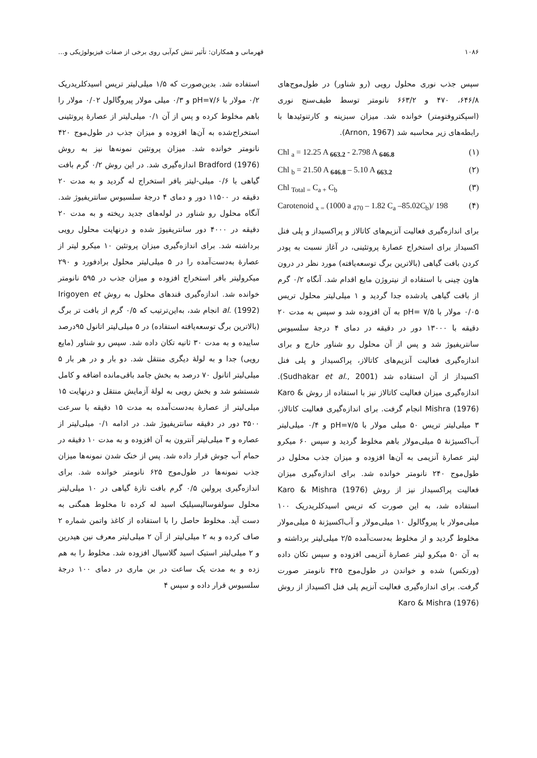۱۰۸۶ قهرمانی و همکاران: تأثیر تنش کم‌آبی روی برخی از صفات فیزیولوژیکی و...
سپس جذب نوری محلول رویی (رو شناور) در طول‌موج‌های ۶۴۶/۸، ۴۷۰ و ۶۶۳/۲ نانومتر توسط طیف‌سنج نوری (اسپکتروفتومتر) خوانده شد. میزان سبزینه و کارتنوئیدها با رابطه‌های زیر محاسبه شد (Arnon, 1967).
Chl <sub>a</sub> = 12.25 A <sub>663.2</sub> - 2.798 A <sub>646.8</sub> (۱)
Chl <sub>b</sub> = 21.50 A <sub>646.8</sub> – 5.10 A <sub>663.2</sub> (۲)
Chl <sub>Total =</sub> C<sub>a +</sub> C<sub>b</sub> (۳)
Carotenoid <sub>x =</sub> (1000 a <sub>470</sub> – 1.82 C<sub>a</sub> –85.02C<sub>b</sub>)/ 198 (۴)
برای اندازه‌گیری فعالیت آنزیم‌های کاتالاز و پراکسیداز و پلی فنل اکسیداز برای استخراج عصارهٔ پروتئینی، در آغاز نسبت به پودر کردن بافت گیاهی (بالاترین برگ توسعه‌یافته) مورد نظر در درون هاون چینی با استفاده از نیتروژن مایع اقدام شد. آنگاه ۰/۲ گرم از بافت گیاهی یادشده جدا گردید و ۱ میلی‌لیتر محلول تریس ۰/۰۵ مولار با pH= ۷/۵ به آن افزوده شد و سپس به مدت ۲۰ دقیقه با ۱۳۰۰۰ دور در دقیقه در دمای ۴ درجهٔ سلسیوس سانتریفیوژ شد و پس از آن محلول رو شناور خارج و برای اندازه‌گیری فعالیت آنزیم‌های کاتالاز، پراکسیداز و پلی فنل اکسیداز از آن استفاده شد (Sudhakar et al., 2001). اندازه‌گیری میزان فعالیت کاتالاز نیز با استفاده از روش Karo & Mishra (1976) انجام گرفت. برای اندازه‌گیری فعالیت کاتالاز، ۳ میلی‌لیتر تریس ۵۰ میلی مولار با pH=۷/۵ و ۰/۴ میلی‌لیتر آب‌اکسیژنهٔ ۵ میلی‌مولار باهم مخلوط گردید و سپس ۶۰ میکرو لیتر عصارهٔ آنزیمی به آن‌ها افزوده و میزان جذب محلول در طول‌موج ۲۴۰ نانومتر خوانده شد. برای اندازه‌گیری میزان فعالیت پراکسیداز نیز از روش Karo & Mishra (1976) استفاده شد، به این صورت که تریس اسیدکلریدریک ۱۰۰ میلی‌مولار با پیروگالول ۱۰ میلی‌مولار و آب‌اکسیژنهٔ ۵ میلی‌مولار مخلوط گردید و از مخلوط به‌دست‌آمده ۲/۵ میلی‌لیتر برداشته و به آن ۵۰ میکرو لیتر عصارهٔ آنزیمی افزوده و سپس تکان داده (ورتکس) شده و خواندن در طول‌موج ۴۲۵ نانومتر صورت گرفت. برای اندازه‌گیری فعالیت آنزیم پلی فنل اکسیداز از روش Karo & Mishra (1976)
استفاده شد. بدین‌صورت که ۱/۵ میلی‌لیتر تریس اسیدکلریدریک ۰/۲ مولار با pH=۷/۶ و ۰/۳ میلی مولار پیروگالول ۰/۰۲ مولار را باهم مخلوط کرده و پس از آن ۰/۱ میلی‌لیتر از عصارهٔ پروتئینی استخراج‌شده به آن‌ها افزوده و میزان جذب در طول‌موج ۴۲۰ نانومتر خوانده شد. میزان پروتئین نمونه‌ها نیز به روش Bradford (1976) اندازه‌گیری شد. در این روش ۰/۲ گرم بافت گیاهی با ۰/۶ میلی-لیتر بافر استخراج له گردید و به مدت ۲۰ دقیقه در ۱۱۵۰۰ دور و دمای ۴ درجهٔ سلسیوس سانتریفیوژ شد. آنگاه محلول رو شناور در لوله‌های جدید ریخته و به مدت ۲۰ دقیقه در ۴۰۰۰ دور سانتریفیوژ شده و درنهایت محلول رویی برداشته شد. برای اندازه‌گیری میزان پروتئین ۱۰ میکرو لیتر از عصارهٔ به‌دست‌آمده را در ۵ میلی‌لیتر محلول برادفورد و ۲۹۰ میکرولیتر بافر استخراج افزوده و میزان جذب در ۵۹۵ نانومتر خوانده شد. اندازه‌گیری قندهای محلول به روش Irigoyen et al. (1992) انجام شد، به‌این‌ترتیب که ۰/۵ گرم از بافت تر برگ (بالاترین برگ توسعه‌یافته استفاده) در ۵ میلی‌لیتر اتانول ۹۵درصد ساییده و به مدت ۳۰ ثانیه تکان داده شد. سپس رو شناور (مایع رویی) جدا و به لولهٔ دیگری منتقل شد. دو بار و در هر بار ۵ میلی‌لیتر اتانول ۷۰ درصد به بخش جامد باقی‌مانده اضافه و کامل شستشو شد و بخش رویی به لولهٔ آزمایش منتقل و درنهایت ۱۵ میلی‌لیتر از عصارهٔ به‌دست‌آمده به مدت ۱۵ دقیقه با سرعت ۳۵۰۰ دور در دقیقه سانتریفیوژ شد. در ادامه ۰/۱ میلی‌لیتر از عصاره و ۳ میلی‌لیتر آنترون به آن افزوده و به مدت ۱۰ دقیقه در حمام آب جوش قرار داده شد. پس از خنک شدن نمونه‌ها میزان جذب نمونه‌ها در طول‌موج ۶۲۵ نانومتر خوانده شد. برای اندازه‌گیری پرولین ۰/۵ گرم بافت تازهٔ گیاهی در ۱۰ میلی‌لیتر محلول سولفوسالیسیلیک اسید له کرده تا مخلوط همگنی به دست آید. مخلوط حاصل را با استفاده از کاغذ واتمن شماره ۲ صاف کرده و به ۲ میلی‌لیتر از آن ۲ میلی‌لیتر معرف نین هیدرین و ۲ میلی‌لیتر استیک اسید گلاسیال افزوده شد. مخلوط را به هم زده و به مدت یک ساعت در بن ماری در دمای ۱۰۰ درجهٔ سلسیوس قرار داده و سپس ۴